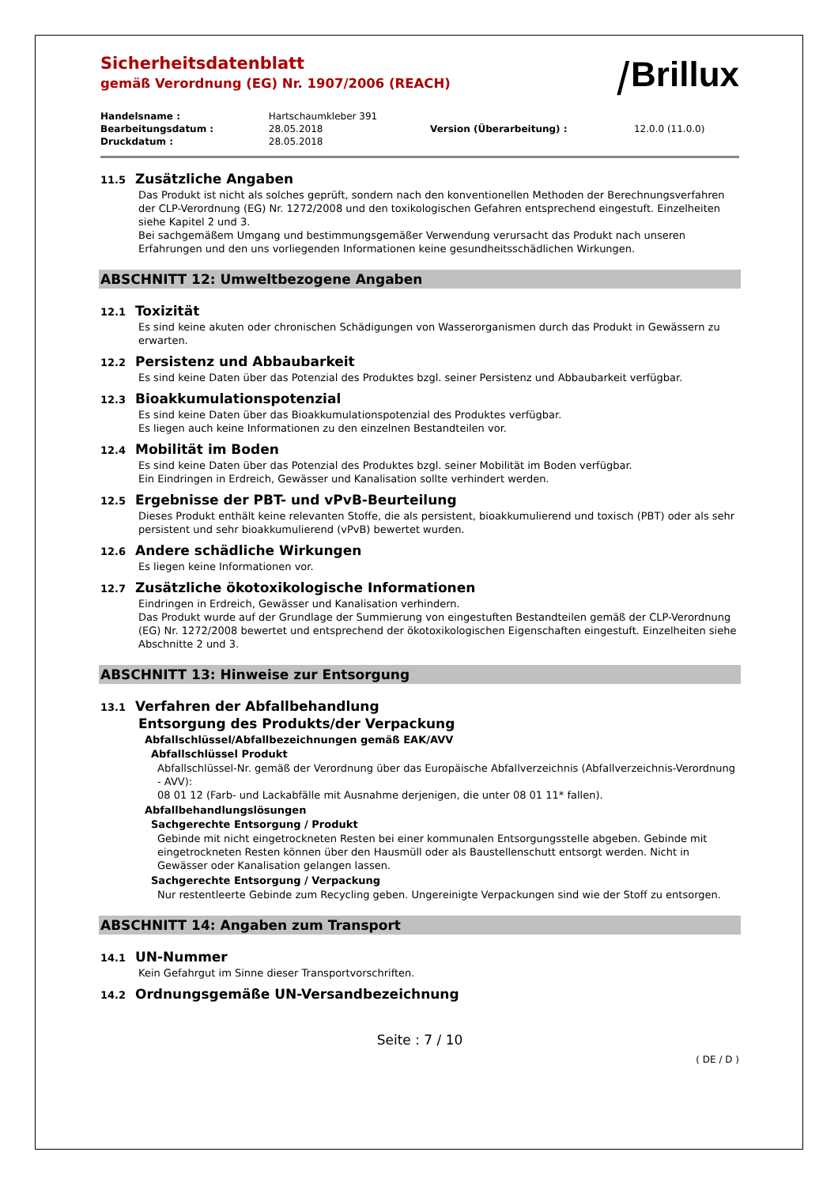Sicherheitsdatenblatt
gemäß Verordnung (EG) Nr. 1907/2006 (REACH)
⧸Brillux
| Handelsname : | Hartschaumkleber 391 | | |
| Bearbeitungsdatum : | 28.05.2018 | Version (Überarbeitung) : | 12.0.0 (11.0.0) |
| Druckdatum : | 28.05.2018 | | |
11.5 Zusätzliche Angaben
Das Produkt ist nicht als solches geprüft, sondern nach den konventionellen Methoden der Berechnungsverfahren der CLP-Verordnung (EG) Nr. 1272/2008 und den toxikologischen Gefahren entsprechend eingestuft. Einzelheiten siehe Kapitel 2 und 3.
Bei sachgemäßem Umgang und bestimmungsgemäßer Verwendung verursacht das Produkt nach unseren Erfahrungen und den uns vorliegenden Informationen keine gesundheitsschädlichen Wirkungen.
ABSCHNITT 12: Umweltbezogene Angaben
12.1 Toxizität
Es sind keine akuten oder chronischen Schädigungen von Wasserorganismen durch das Produkt in Gewässern zu erwarten.
12.2 Persistenz und Abbaubarkeit
Es sind keine Daten über das Potenzial des Produktes bzgl. seiner Persistenz und Abbaubarkeit verfügbar.
12.3 Bioakkumulationspotenzial
Es sind keine Daten über das Bioakkumulationspotenzial des Produktes verfügbar.
Es liegen auch keine Informationen zu den einzelnen Bestandteilen vor.
12.4 Mobilität im Boden
Es sind keine Daten über das Potenzial des Produktes bzgl. seiner Mobilität im Boden verfügbar.
Ein Eindringen in Erdreich, Gewässer und Kanalisation sollte verhindert werden.
12.5 Ergebnisse der PBT- und vPvB-Beurteilung
Dieses Produkt enthält keine relevanten Stoffe, die als persistent, bioakkumulierend und toxisch (PBT) oder als sehr persistent und sehr bioakkumulierend (vPvB) bewertet wurden.
12.6 Andere schädliche Wirkungen
Es liegen keine Informationen vor.
12.7 Zusätzliche ökotoxikologische Informationen
Eindringen in Erdreich, Gewässer und Kanalisation verhindern.
Das Produkt wurde auf der Grundlage der Summierung von eingestuften Bestandteilen gemäß der CLP-Verordnung (EG) Nr. 1272/2008 bewertet und entsprechend der ökotoxikologischen Eigenschaften eingestuft. Einzelheiten siehe Abschnitte 2 und 3.
ABSCHNITT 13: Hinweise zur Entsorgung
13.1 Verfahren der Abfallbehandlung
Entsorgung des Produkts/der Verpackung
Abfallschlüssel/Abfallbezeichnungen gemäß EAK/AVV
Abfallschlüssel Produkt
Abfallschlüssel-Nr. gemäß der Verordnung über das Europäische Abfallverzeichnis (Abfallverzeichnis-Verordnung - AVV):
08 01 12 (Farb- und Lackabfälle mit Ausnahme derjenigen, die unter 08 01 11* fallen).
Abfallbehandlungslösungen
Sachgerechte Entsorgung / Produkt
Gebinde mit nicht eingetrockneten Resten bei einer kommunalen Entsorgungsstelle abgeben. Gebinde mit eingetrockneten Resten können über den Hausmüll oder als Baustellenschutt entsorgt werden. Nicht in Gewässer oder Kanalisation gelangen lassen.
Sachgerechte Entsorgung / Verpackung
Nur restentleerte Gebinde zum Recycling geben. Ungereinigte Verpackungen sind wie der Stoff zu entsorgen.
ABSCHNITT 14: Angaben zum Transport
14.1 UN-Nummer
Kein Gefahrgut im Sinne dieser Transportvorschriften.
14.2 Ordnungsgemäße UN-Versandbezeichnung
Seite : 7 / 10
( DE / D )